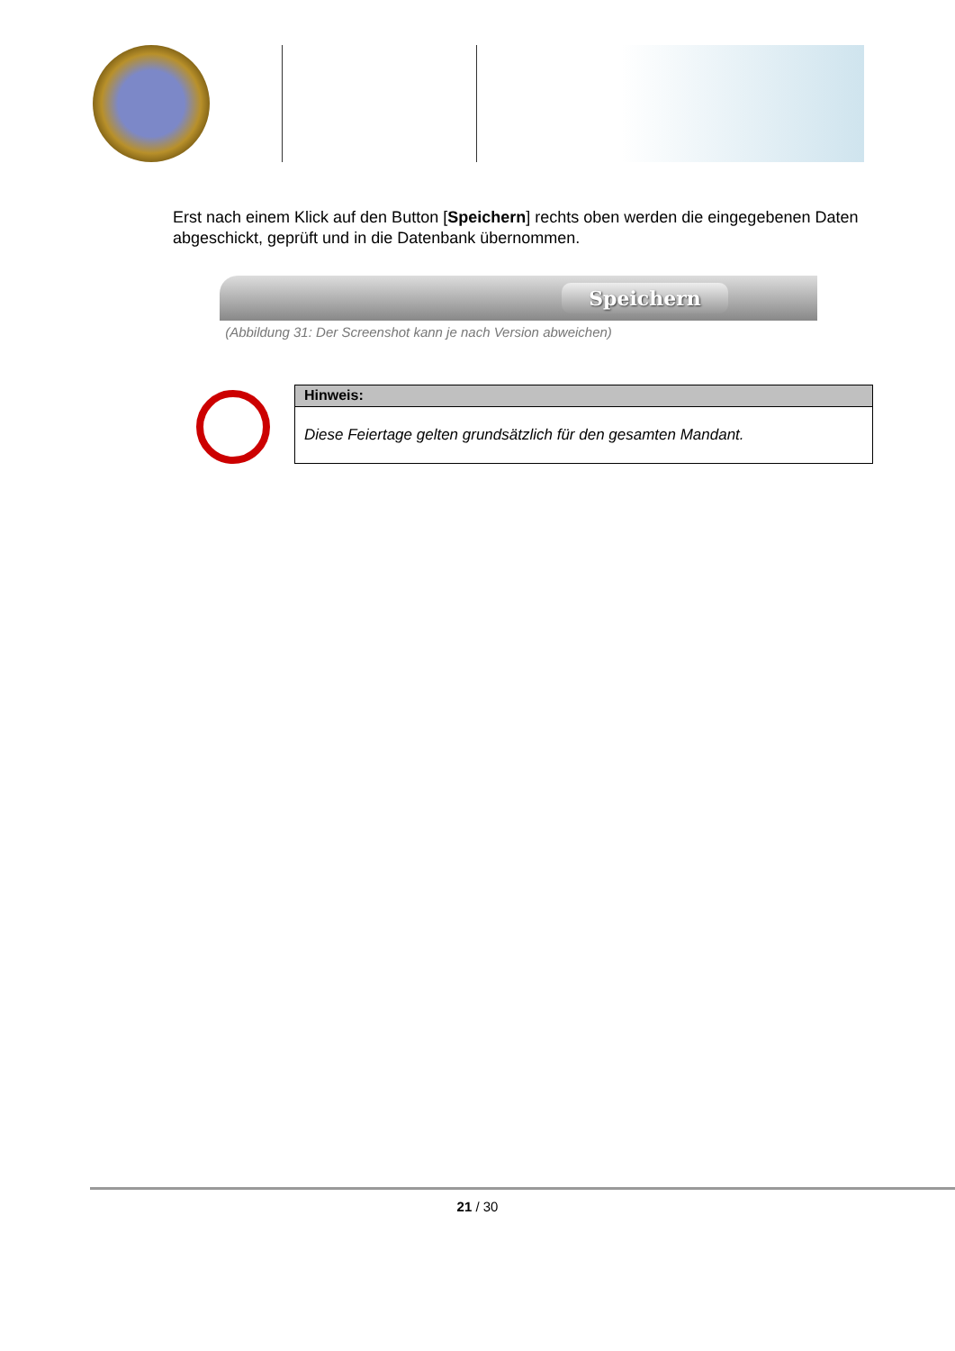Erst nach einem Klick auf den Button [Speichern] rechts oben werden die eingegebenen Daten abgeschickt, geprüft und in die Datenbank übernommen.
Speichern
(Abbildung 31: Der Screenshot kann je nach Version abweichen)
| Hinweis: |
| --- |
| Diese Feiertage gelten grundsätzlich für den gesamten Mandant. |
21 / 30